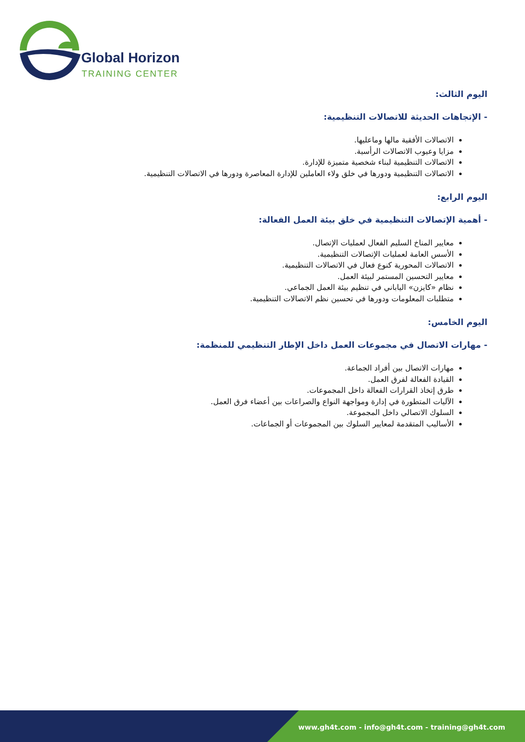Global Horizon
TRAINING CENTER
اليوم الثالث:
- الإتجاهات الحديثة للاتصالات التنظيمية:
الاتصالات الأفقية مالها وماعليها.
مزايا وعيوب الاتصالات الرأسية.
الاتصالات التنظيمية لبناء شخصية متميزة للإدارة.
الاتصالات التنظيمية ودورها في خلق ولاء العاملين للإدارة المعاصرة ودورها في الاتصالات التنظيمية.
اليوم الرابع:
- أهمية الإتصالات التنظيمية في خلق بيئة العمل الفعالة:
معايير المناخ السليم الفعال لعمليات الإتصال.
الأسس العامة لعمليات الإتصالات التنظيمية.
الاتصالات المحورية كنوع فعال في الاتصالات التنظيمية.
معايير التحسين المستمر لبيئة العمل.
نظام «كايزن» الياباني في تنظيم بيئة العمل الجماعي.
متطلبات المعلومات ودورها في تحسين نظم الاتصالات التنظيمية.
اليوم الخامس:
- مهارات الاتصال في مجموعات العمل داخل الإطار التنظيمي للمنظمة:
مهارات الاتصال بين أفراد الجماعة.
القيادة الفعالة لفرق العمل.
طرق إتخاذ القرارات الفعالة داخل المجموعات.
الآليات المتطورة في إدارة ومواجهة النواع والصراعات بين أعضاء فرق العمل.
السلوك الاتصالي داخل المجموعة.
الأساليب المتقدمة لمعايير السلوك بين المجموعات أو الجماعات.
www.gh4t.com - info@gh4t.com - training@gh4t.com